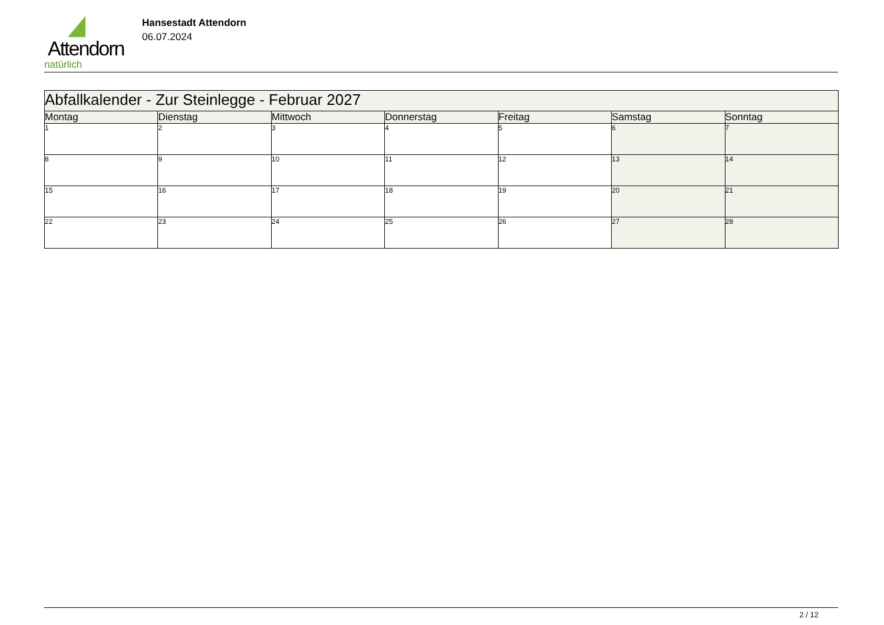Attendorn
natürlich
Hansestadt Attendorn
06.07.2024
| Abfallkalender - Zur Steinlegge - Februar 2027 | | | | | | |
| Montag | Dienstag | Mittwoch | Donnerstag | Freitag | Samstag | Sonntag |
| 1 | 2 | 3 | 4 | 5 | 6 | 7 |
| 8 | 9 | 10 | 11 | 12 | 13 | 14 |
| 15 | 16 | 17 | 18 | 19 | 20 | 21 |
| 22 | 23 | 24 | 25 | 26 | 27 | 28 |
2 / 12